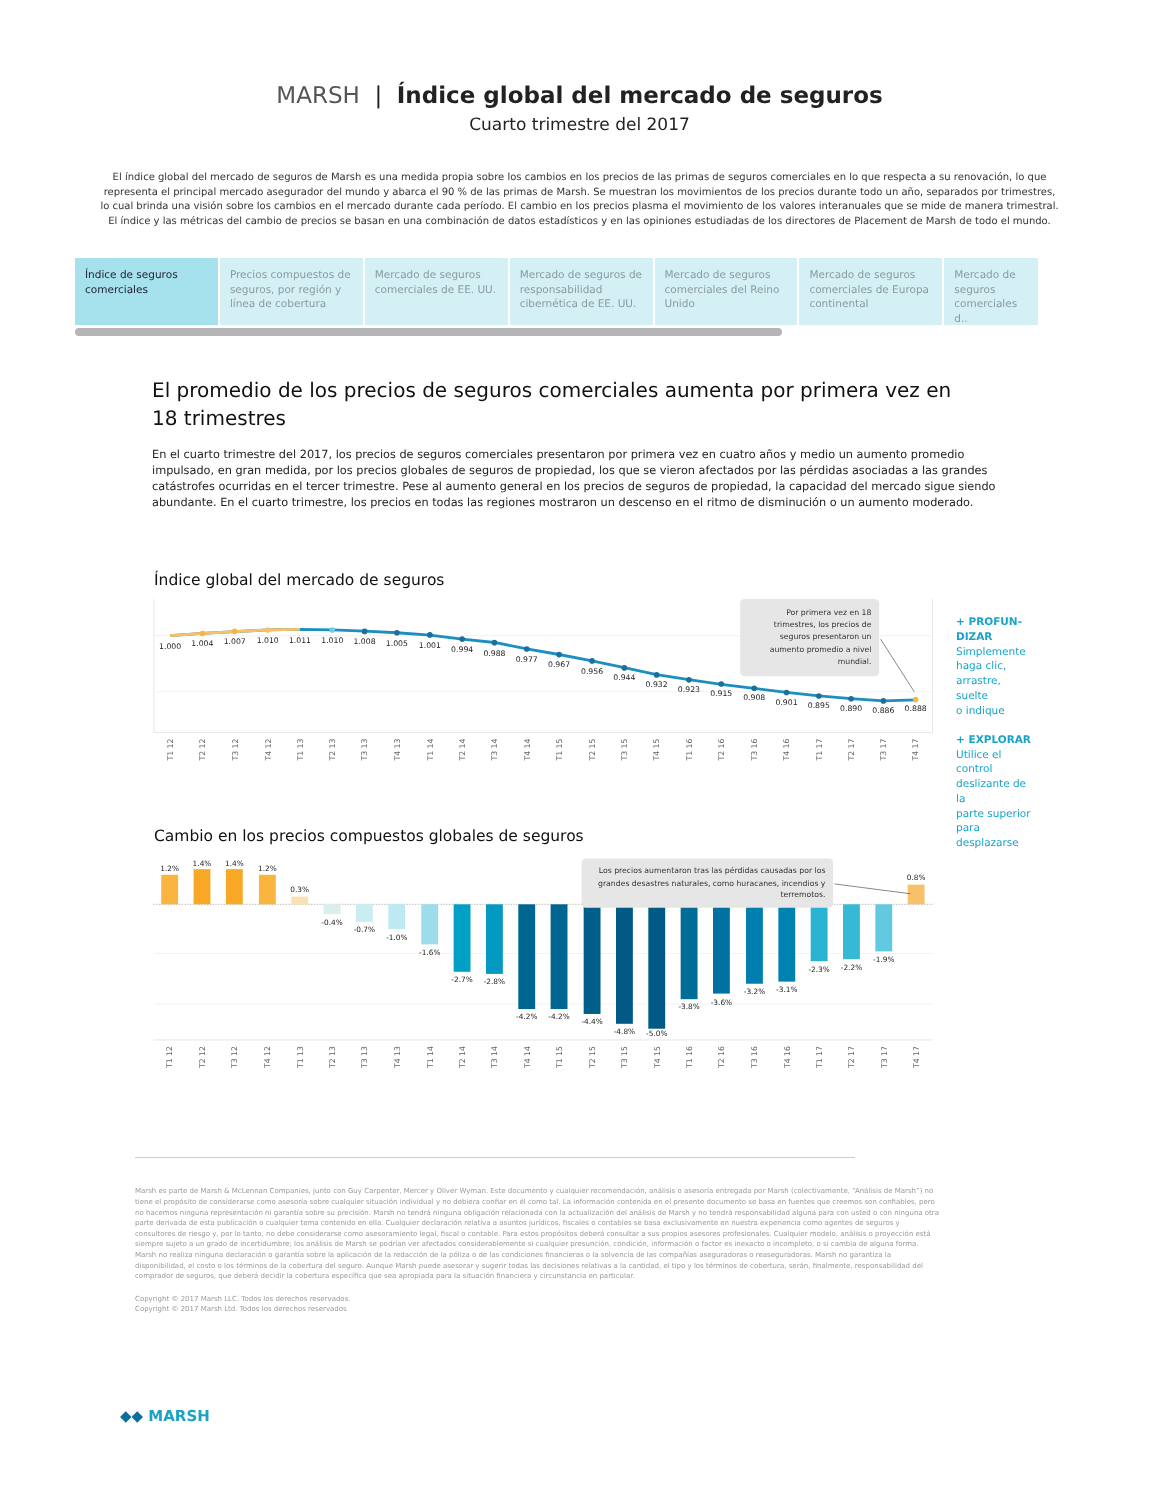MARSH | Índice global del mercado de seguros
Cuarto trimestre del 2017
El índice global del mercado de seguros de Marsh es una medida propia sobre los cambios en los precios de las primas de seguros comerciales en lo que respecta a su renovación, lo que representa el principal mercado asegurador del mundo y abarca el 90 % de las primas de Marsh. Se muestran los movimientos de los precios durante todo un año, separados por trimestres, lo cual brinda una visión sobre los cambios en el mercado durante cada período. El cambio en los precios plasma el movimiento de los valores interanuales que se mide de manera trimestral. El índice y las métricas del cambio de precios se basan en una combinación de datos estadísticos y en las opiniones estudiadas de los directores de Placement de Marsh de todo el mundo.
Índice de seguros comerciales Precios compuestos de seguros, por región y línea de cobertura
Mercado de seguros comerciales de EE. UU.
Mercado de seguros de responsabilidad cibernética de EE. UU.
Mercado de seguros comerciales del Reino Unido
Mercado de seguros comerciales de Europa continental
Mercado de seguros comerciales d..
El promedio de los precios de seguros comerciales aumenta por primera vez en 18 trimestres
En el cuarto trimestre del 2017, los precios de seguros comerciales presentaron por primera vez en cuatro años y medio un aumento promedio impulsado, en gran medida, por los precios globales de seguros de propiedad, los que se vieron afectados por las pérdidas asociadas a las grandes catástrofes ocurridas en el tercer trimestre. Pese al aumento general en los precios de seguros de propiedad, la capacidad del mercado sigue siendo abundante. En el cuarto trimestre, los precios en todas las regiones mostraron un descenso en el ritmo de disminución o un aumento moderado.
Índice global del mercado de seguros
1.000
1.004
1.007
1.010
1.011
1.010
1.008
1.005
1.001
0.994
0.988
0.977
0.967
0.956
0.944
0.932
0.923
0.915
0.908
0.901
0.895
0.890
0.886
0.888
Por primera vez en 18
trimestres, los precios de
seguros presentaron un
aumento promedio a nivel
mundial.
T1 12
T2 12
T3 12
T4 12
T1 13
T2 13
T3 13
T4 13
T1 14
T2 14
T3 14
T4 14
T1 15
T2 15
T3 15
T4 15
T1 16
T2 16
T3 16
T4 16
T1 17
T2 17
T3 17
T4 17
Cambio en los precios compuestos globales de seguros
1.2%
1.4%
1.4%
1.2%
0.3%
-0.4%
-0.7%
-1.0%
-1.6%
-2.7%
-2.8%
-4.2%
-4.2%
-4.4%
-4.8%
-5.0%
-3.8%
-3.6%
-3.2%
-3.1%
-2.3%
-2.2%
-1.9%
0.8%
Los precios aumentaron tras las pérdidas causadas por los
grandes desastres naturales, como huracanes, incendios y
terremotos.
T1 12
T2 12
T3 12
T4 12
T1 13
T2 13
T3 13
T4 13
T1 14
T2 14
T3 14
T4 14
T1 15
T2 15
T3 15
T4 15
T1 16
T2 16
T3 16
T4 16
T1 17
T2 17
T3 17
T4 17
+ PROFUN-
DIZAR
Simplemente haga clic, arrastre, suelte
o indique
+ EXPLORAR
Utilice el control deslizante de la
parte superior para desplazarse
Marsh es parte de Marsh & McLennan Companies, junto con Guy Carpenter, Mercer y Oliver Wyman. Este documento y cualquier recomendación, análisis o asesoría entregada por Marsh (colectivamente, “Análisis de Marsh”) no tiene el propósito de considerarse como asesoría sobre cualquier situación individual y no debiera confiar en él como tal. La información contenida en el presente documento se basa en fuentes que creemos son confiables, pero no hacemos ninguna representación ni garantía sobre su precisión. Marsh no tendrá ninguna obligación relacionada con la actualización del análisis de Marsh y no tendrá responsabilidad alguna para con usted o con ninguna otra parte derivada de esta publicación o cualquier tema contenido en ella. Cualquier declaración relativa a asuntos jurídicos, fiscales o contables se basa exclusivamente en nuestra experiencia como agentes de seguros y consultores de riesgo y, por lo tanto, no debe considerarse como asesoramiento legal, fiscal o contable. Para estos propósitos deberá consultar a sus propios asesores profesionales. Cualquier modelo, análisis o proyección está siempre sujeto a un grado de incertidumbre; los análisis de Marsh se podrían ver afectados considerablemente si cualquier presunción, condición, información o factor es inexacto o incompleto, o si cambia de alguna forma. Marsh no realiza ninguna declaración o garantía sobre la aplicación de la redacción de la póliza o de las condiciones financieras o la solvencia de las compañías aseguradoras o reaseguradoras. Marsh no garantiza la disponibilidad, el costo o los términos de la cobertura del seguro. Aunque Marsh puede asesorar y sugerir todas las decisiones relativas a la cantidad, el tipo y los términos de cobertura, serán, finalmente, responsabilidad del comprador de seguros, que deberá decidir la cobertura específica que sea apropiada para la situación financiera y circunstancia en particular.
Copyright © 2017 Marsh LLC. Todos los derechos reservados.
Copyright © 2017 Marsh Ltd. Todos los derechos reservados
◆◆ MARSH